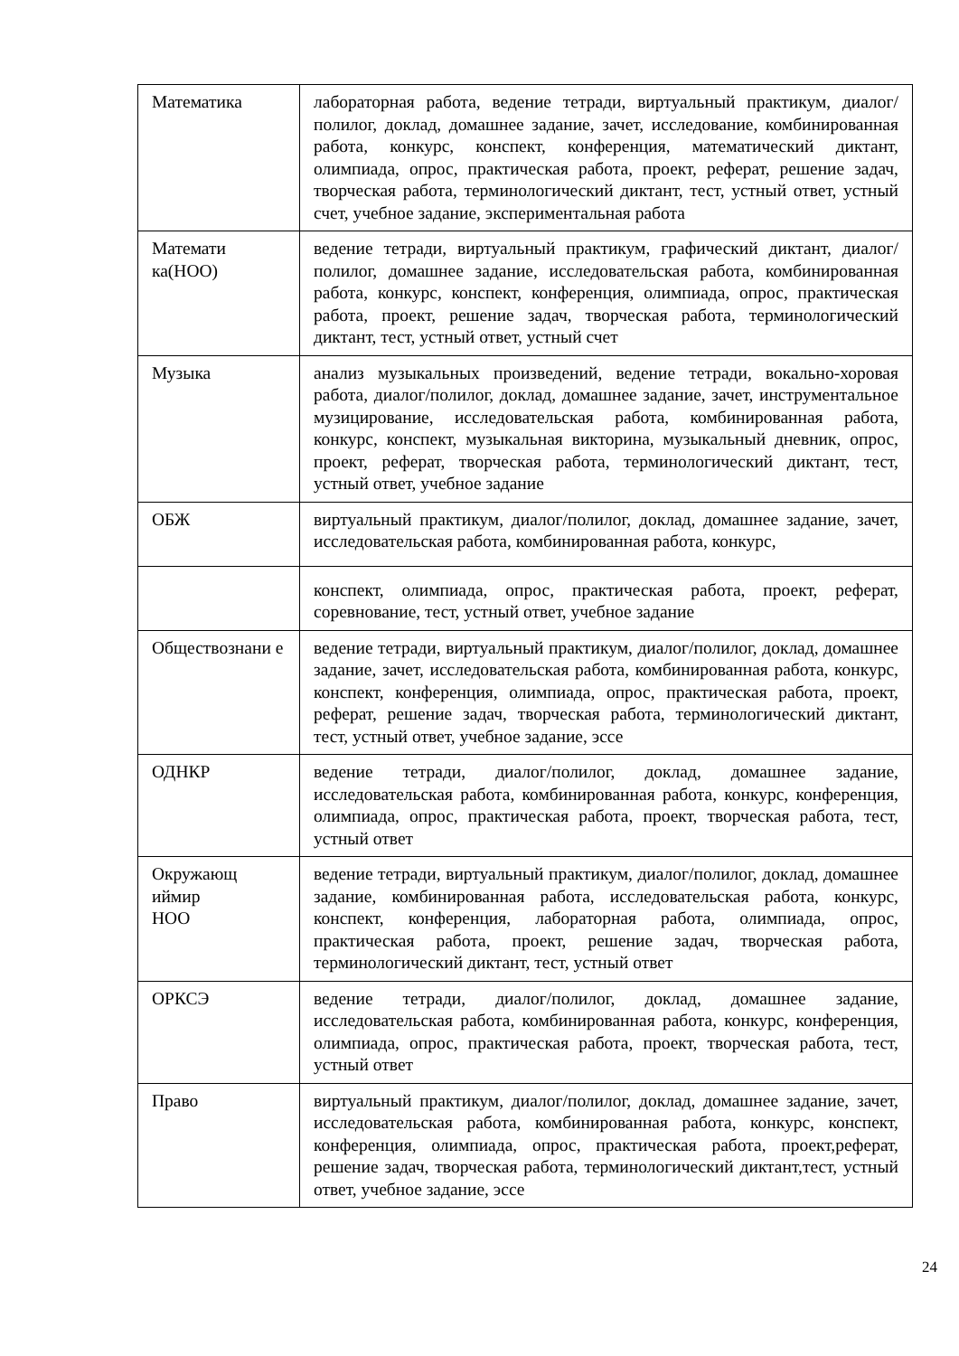| Математика | лабораторная работа, ведение тетради, виртуальный практикум, диалог/полилог, доклад, домашнее задание, зачет, исследование, комбинированная работа, конкурс, конспект, конференция, математический диктант, олимпиада, опрос, практическая работа, проект, реферат, решение задач, творческая работа, терминологический диктант, тест, устный ответ, устный счет, учебное задание, экспериментальная работа |
| Математи ка(НОО) | ведение тетради, виртуальный практикум, графический диктант, диалог/полилог, домашнее задание, исследовательская работа, комбинированная работа, конкурс, конспект, конференция, олимпиада, опрос, практическая работа, проект, решение задач, творческая работа, терминологический диктант, тест, устный ответ, устный счет |
| Музыка | анализ музыкальных произведений, ведение тетради, вокально-хоровая работа, диалог/полилог, доклад, домашнее задание, зачет, инструментальное музицирование, исследовательская работа, комбинированная работа, конкурс, конспект, музыкальная викторина, музыкальный дневник, опрос, проект, реферат, творческая работа, терминологический диктант, тест, устный ответ, учебное задание |
| ОБЖ | виртуальный практикум, диалог/полилог, доклад, домашнее задание, зачет, исследовательская работа, комбинированная работа, конкурс, |
| | конспект, олимпиада, опрос, практическая работа, проект, реферат, соревнование, тест, устный ответ, учебное задание |
| Обществознани е | ведение тетради, виртуальный практикум, диалог/полилог, доклад, домашнее задание, зачет, исследовательская работа, комбинированная работа, конкурс, конспект, конференция, олимпиада, опрос, практическая работа, проект, реферат, решение задач, творческая работа, терминологический диктант, тест, устный ответ, учебное задание, эссе |
| ОДНКР | ведение тетради, диалог/полилог, доклад, домашнее задание, исследовательская работа, комбинированная работа, конкурс, конференция, олимпиада, опрос, практическая работа, проект, творческая работа, тест, устный ответ |
| Окружающ иймир НОО | ведение тетради, виртуальный практикум, диалог/полилог, доклад, домашнее задание, комбинированная работа, исследовательская работа, конкурс, конспект, конференция, лабораторная работа, олимпиада, опрос, практическая работа, проект, решение задач, творческая работа, терминологический диктант, тест, устный ответ |
| ОРКСЭ | ведение тетради, диалог/полилог, доклад, домашнее задание, исследовательская работа, комбинированная работа, конкурс, конференция, олимпиада, опрос, практическая работа, проект, творческая работа, тест, устный ответ |
| Право | виртуальный практикум, диалог/полилог, доклад, домашнее задание, зачет, исследовательская работа, комбинированная работа, конкурс, конспект, конференция, олимпиада, опрос, практическая работа, проект,реферат, решение задач, творческая работа, терминологический диктант,тест, устный ответ, учебное задание, эссе |
24